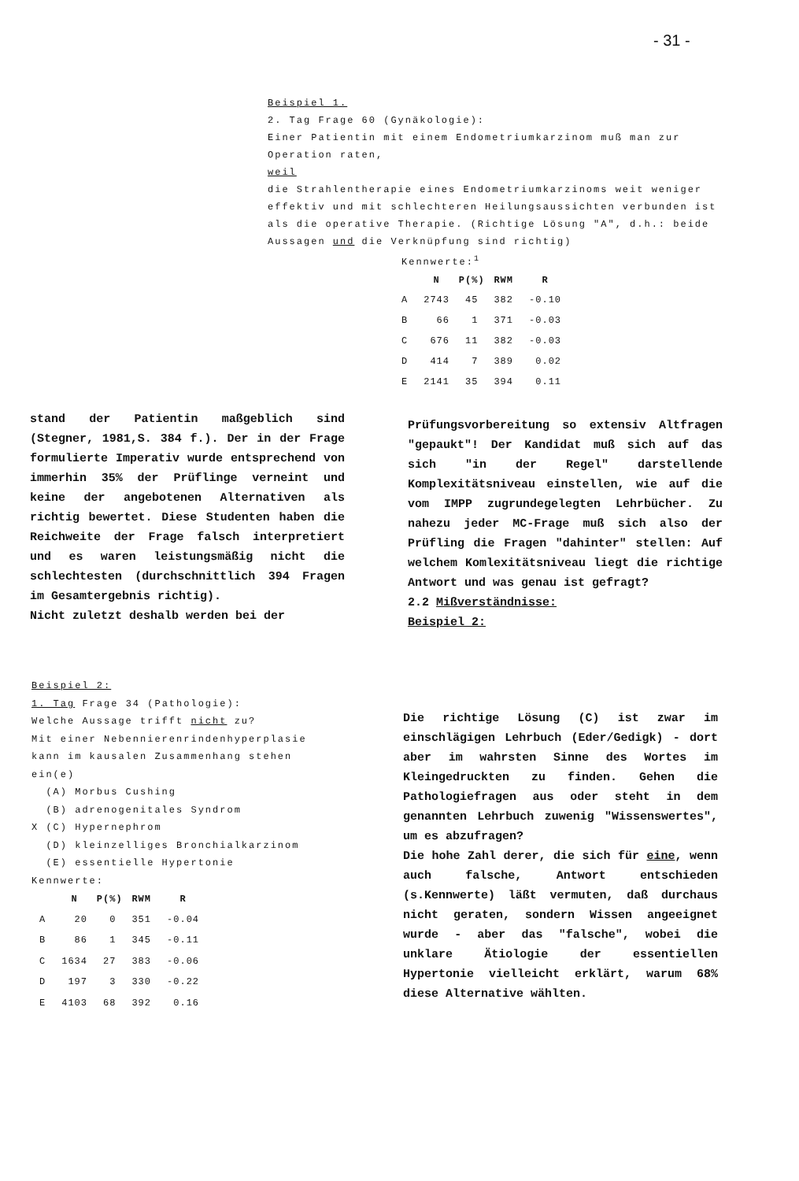- 31 -
Beispiel 1.
2. Tag Frage 60 (Gynäkologie):
Einer Patientin mit einem Endometriumkarzinom muß man zur Operation raten,
weil
die Strahlentherapie eines Endometriumkarzinoms weit weniger effektiv und mit schlechteren Heilungsaussichten verbunden ist als die operative Therapie. (Richtige Lösung "A", d.h.: beide Aussagen und die Verknüpfung sind richtig)
Kennwerte:<sup>1</sup>
| | N | P(%) | RWM | R |
| --- | --- | --- | --- | --- |
| A | 2743 | 45 | 382 | -0.10 |
| B | 66 | 1 | 371 | -0.03 |
| C | 676 | 11 | 382 | -0.03 |
| D | 414 | 7 | 389 | 0.02 |
| E | 2141 | 35 | 394 | 0.11 |
stand der Patientin maßgeblich sind (Stegner, 1981,S. 384 f.). Der in der Frage formulierte Imperativ wurde entsprechend von immerhin 35% der Prüflinge verneint und keine der angebotenen Alternativen als richtig bewertet. Diese Studenten haben die Reichweite der Frage falsch interpretiert und es waren leistungsmäßig nicht die schlechtesten (durchschnittlich 394 Fragen im Gesamtergebnis richtig).
Nicht zuletzt deshalb werden bei der
Prüfungsvorbereitung so extensiv Altfragen "gepaukt"! Der Kandidat muß sich auf das sich "in der Regel" darstellende Komplexitätsniveau einstellen, wie auf die vom IMPP zugrundegelegten Lehrbücher. Zu nahezu jeder MC-Frage muß sich also der Prüfling die Fragen "dahinter" stellen: Auf welchem Komlexitätsniveau liegt die richtige Antwort und was genau ist gefragt?
2.2 Mißverständnisse:
Beispiel 2:
Beispiel 2:
1. Tag Frage 34 (Pathologie):
Welche Aussage trifft nicht zu?
Mit einer Nebennierenrindenhyperplasie kann im kausalen Zusammenhang stehen ein(e)
(A) Morbus Cushing
(B) adrenogenitales Syndrom
X (C) Hypernephrom
(D) kleinzelliges Bronchialkarzinom
(E) essentielle Hypertonie
Kennwerte:
| | N | P(%) | RWM | R |
| --- | --- | --- | --- | --- |
| A | 20 | 0 | 351 | -0.04 |
| B | 86 | 1 | 345 | -0.11 |
| C | 1634 | 27 | 383 | -0.06 |
| D | 197 | 3 | 330 | -0.22 |
| E | 4103 | 68 | 392 | 0.16 |
Die richtige Lösung (C) ist zwar im einschlägigen Lehrbuch (Eder/Gedigk) - dort aber im wahrsten Sinne des Wortes im Kleingedruckten zu finden. Gehen die Pathologiefragen aus oder steht in dem genannten Lehrbuch zuwenig "Wissenswertes", um es abzufragen?
Die hohe Zahl derer, die sich für eine, wenn auch falsche, Antwort entschieden (s.Kennwerte) läßt vermuten, daß durchaus nicht geraten, sondern Wissen angeeignet wurde - aber das "falsche", wobei die unklare Ätiologie der essentiellen Hypertonie vielleicht erklärt, warum 68% diese Alternative wählten.